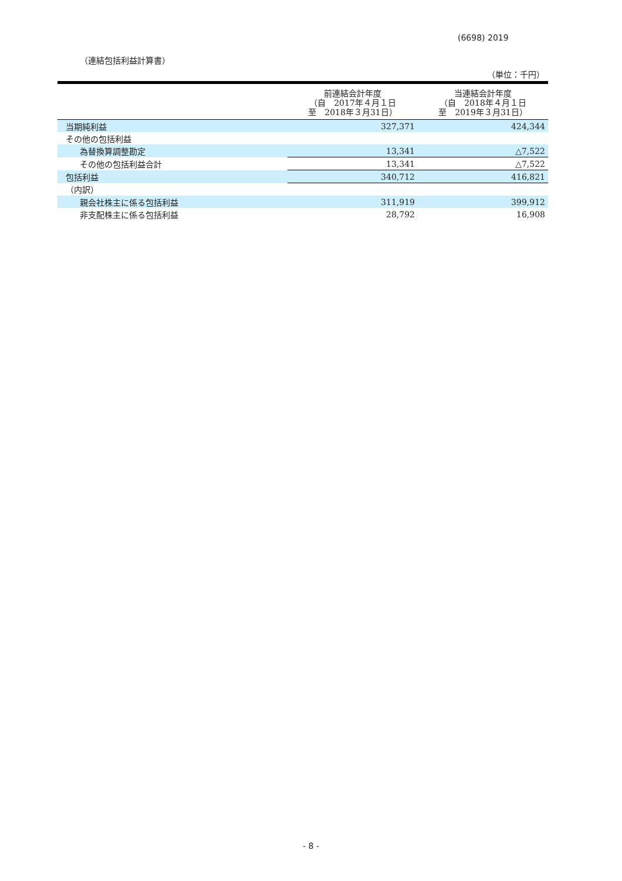(6698) 2019
（連結包括利益計算書）
（単位：千円）
| | 前連結会計年度 （自 2017年４月１日 至 2018年３月31日） | 当連結会計年度 （自 2018年４月１日 至 2019年３月31日） |
| --- | --- | --- |
| 当期純利益 | 327,371 | 424,344 |
| その他の包括利益 | | |
| 為替換算調整勘定 | 13,341 | △7,522 |
| その他の包括利益合計 | 13,341 | △7,522 |
| 包括利益 | 340,712 | 416,821 |
| （内訳） | | |
| 親会社株主に係る包括利益 | 311,919 | 399,912 |
| 非支配株主に係る包括利益 | 28,792 | 16,908 |
- 8 -